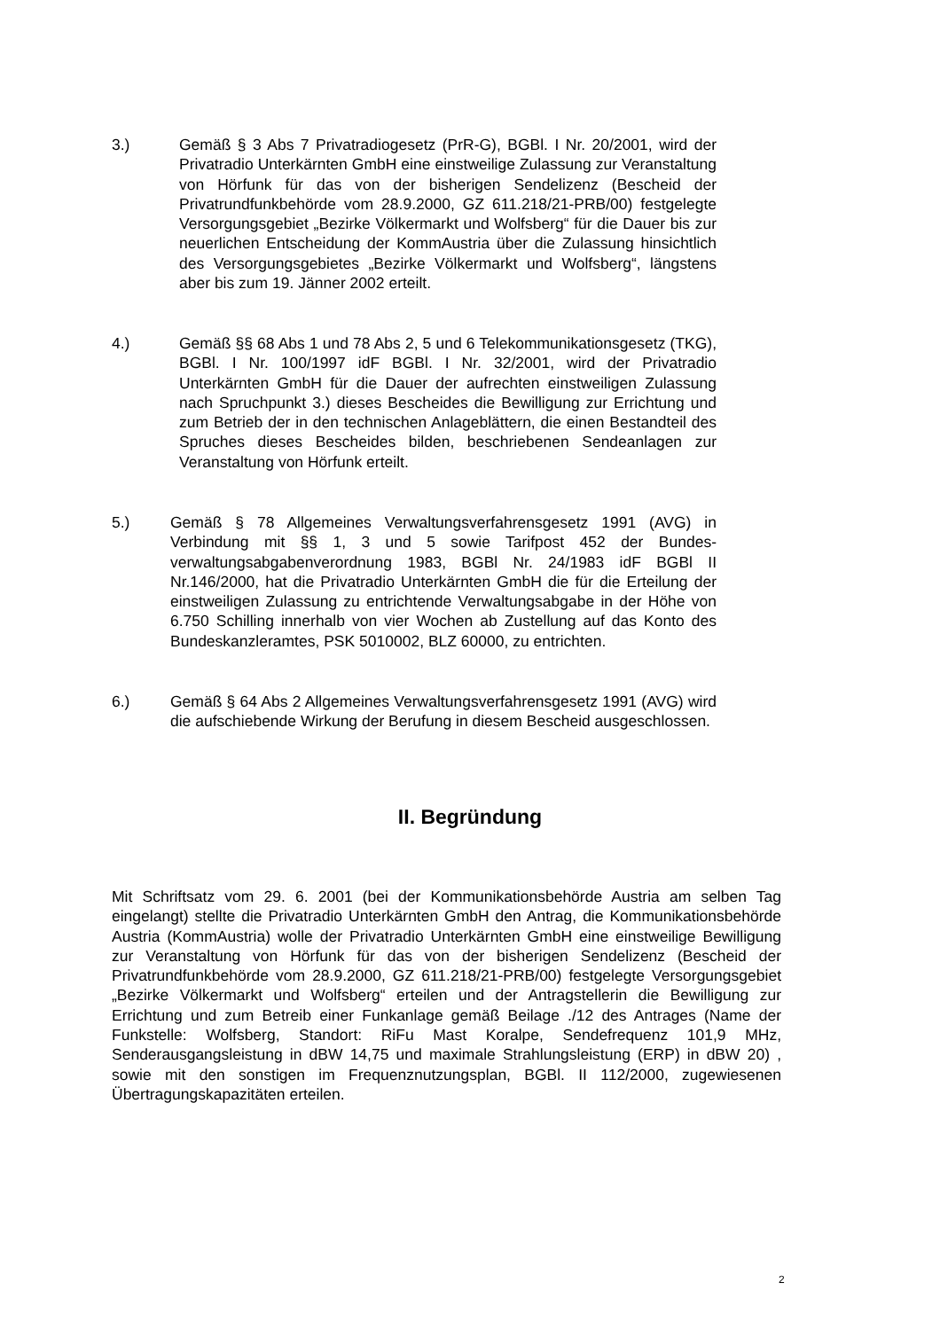3.) Gemäß § 3 Abs 7 Privatradiogesetz (PrR-G), BGBl. I Nr. 20/2001, wird der Privatradio Unterkärnten GmbH eine einstweilige Zulassung zur Veranstaltung von Hörfunk für das von der bisherigen Sendelizenz (Bescheid der Privatrundfunkbehörde vom 28.9.2000, GZ 611.218/21-PRB/00) festgelegte Versorgungsgebiet „Bezirke Völkermarkt und Wolfsberg“ für die Dauer bis zur neuerlichen Entscheidung der KommAustria über die Zulassung hinsichtlich des Versorgungsgebietes „Bezirke Völkermarkt und Wolfsberg“, längstens aber bis zum 19. Jänner 2002 erteilt.
4.) Gemäß §§ 68 Abs 1 und 78 Abs 2, 5 und 6 Telekommunikationsgesetz (TKG), BGBl. I Nr. 100/1997 idF BGBl. I Nr. 32/2001, wird der Privatradio Unterkärnten GmbH für die Dauer der aufrechten einstweiligen Zulassung nach Spruchpunkt 3.) dieses Bescheides die Bewilligung zur Errichtung und zum Betrieb der in den technischen Anlageblättern, die einen Bestandteil des Spruches dieses Bescheides bilden, beschriebenen Sendeanlagen zur Veranstaltung von Hörfunk erteilt.
5.) Gemäß § 78 Allgemeines Verwaltungsverfahrensgesetz 1991 (AVG) in Verbindung mit §§ 1, 3 und 5 sowie Tarifpost 452 der Bundes­verwaltungsabgabenverordnung 1983, BGBl Nr. 24/1983 idF BGBl II Nr.146/2000, hat die Privatradio Unterkärnten GmbH die für die Erteilung der einstweiligen Zulassung zu entrichtende Verwaltungsabgabe in der Höhe von 6.750 Schilling innerhalb von vier Wochen ab Zustellung auf das Konto des Bundeskanzleramtes, PSK 5010002, BLZ 60000, zu entrichten.
6.) Gemäß § 64 Abs 2 Allgemeines Verwaltungsverfahrensgesetz 1991 (AVG) wird die aufschiebende Wirkung der Berufung in diesem Bescheid ausgeschlossen.
II. Begründung
Mit Schriftsatz vom 29. 6. 2001 (bei der Kommunikationsbehörde Austria am selben Tag eingelangt) stellte die Privatradio Unterkärnten GmbH den Antrag, die Kommunikationsbehörde Austria (KommAustria) wolle der Privatradio Unterkärnten GmbH eine einstweilige Bewilligung zur Veranstaltung von Hörfunk für das von der bisherigen Sendelizenz (Bescheid der Privatrundfunkbehörde vom 28.9.2000, GZ 611.218/21-PRB/00) festgelegte Versorgungsgebiet „Bezirke Völkermarkt und Wolfsberg“ erteilen und der Antragstellerin die Bewilligung zur Errichtung und zum Betreib einer Funkanlage gemäß Beilage ./12 des Antrages (Name der Funkstelle: Wolfsberg, Standort: RiFu Mast Koralpe, Sendefrequenz 101,9 MHz, Senderausgangsleistung in dBW 14,75 und maximale Strahlungsleistung (ERP) in dBW 20) , sowie mit den sonstigen im Frequenznutzungsplan, BGBl. II 112/2000, zugewiesenen Übertragungskapazitäten erteilen.
2